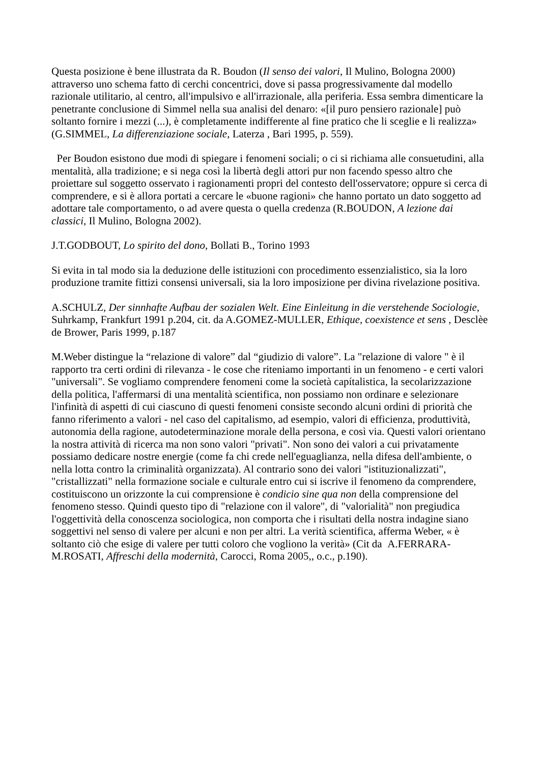Questa posizione è bene illustrata da R. Boudon (Il senso dei valori, Il Mulino, Bologna 2000) attraverso uno schema fatto di cerchi concentrici, dove si passa progressivamente dal modello razionale utilitario, al centro, all'impulsivo e all'irrazionale, alla periferia. Essa sembra dimenticare la penetrante conclusione di Simmel nella sua analisi del denaro: «[il puro pensiero razionale] può soltanto fornire i mezzi (...), è completamente indifferente al fine pratico che li sceglie e li realizza» (G.SIMMEL, La differenziazione sociale, Laterza , Bari 1995, p. 559).
Per Boudon esistono due modi di spiegare i fenomeni sociali; o ci si richiama alle consuetudini, alla mentalità, alla tradizione; e si nega così la libertà degli attori pur non facendo spesso altro che proiettare sul soggetto osservato i ragionamenti propri del contesto dell'osservatore; oppure si cerca di comprendere, e si è allora portati a cercare le «buone ragioni» che hanno portato un dato soggetto ad adottare tale comportamento, o ad avere questa o quella credenza (R.BOUDON, A lezione dai classici, Il Mulino, Bologna 2002).
J.T.GODBOUT, Lo spirito del dono, Bollati B., Torino 1993
Si evita in tal modo sia la deduzione delle istituzioni con procedimento essenzialistico, sia la loro produzione tramite fittizi consensi universali, sia la loro imposizione per divina rivelazione positiva.
A.SCHULZ, Der sinnhafte Aufbau der sozialen Welt. Eine Einleitung in die verstehende Sociologie, Suhrkamp, Frankfurt 1991 p.204, cit. da A.GOMEZ-MULLER, Ethique, coexistence et sens , Desclèe de Brower, Paris 1999, p.187
M.Weber distingue la “relazione di valore” dal “giudizio di valore”. La "relazione di valore " è il rapporto tra certi ordini di rilevanza - le cose che riteniamo importanti in un fenomeno - e certi valori "universali". Se vogliamo comprendere fenomeni come la società capítalistica, la secolarizzazione della politica, l'affermarsi di una mentalità scientifica, non possiamo non ordinare e selezionare l'infinità di aspetti di cui ciascuno di questi fenomeni consiste secondo alcuni ordini di priorità che fanno riferimento a valori - nel caso del capitalismo, ad esempio, valori di efficienza, produttività, autonomia della ragione, autodeterminazione morale della persona, e così via. Questi valori orientano la nostra attività di ricerca ma non sono valori "privati". Non sono dei valori a cui privatamente possiamo dedicare nostre energie (come fa chi crede nell'eguaglianza, nella difesa dell'ambiente, o nella lotta contro la criminalità organizzata). Al contrario sono dei valori "istituzionalizzati", "cristallizzati" nella formazione sociale e culturale entro cui si iscrive il fenomeno da comprendere, costituiscono un orizzonte la cui comprensione è condicio sine qua non della comprensione del fenomeno stesso. Quindi questo tipo di "relazione con il valore", di "valorialità" non pregiudica l'oggettività della conoscenza sociologica, non comporta che i risultati della nostra indagine siano soggettivi nel senso di valere per alcuni e non per altri. La verità scientifica, afferma Weber, « è soltanto ciò che esige di valere per tutti coloro che vogliono la verità» (Cit da A.FERRARA-M.ROSATI, Affreschi della modernità, Carocci, Roma 2005,, o.c., p.190).